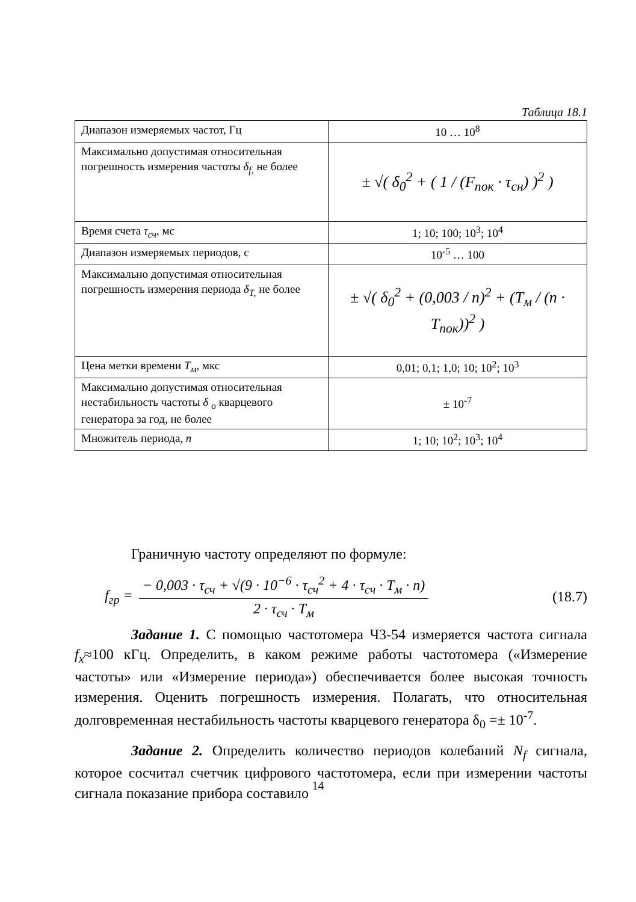Таблица 18.1
| Диапазон измеряемых частот, Гц | 10 … 10<sup>8</sup> |
| Максимально допустимая относительная погрешность измерения частоты δ<sub>f,</sub> не более | ± √( δ<sub>0</sub><sup>2</sup> + ( 1 / (F<sub>пок</sub> · τ<sub>сн</sub>) )<sup>2</sup> ) |
| Время счета τ<sub>сч</sub> , мс | 1; 10; 100; 10<sup>3</sup>; 10<sup>4</sup> |
| Диапазон измеряемых периодов, с | 10<sup>-5</sup> … 100 |
| Максимально допустимая относительная погрешность измерения периода δ<sub>T,</sub> не более | ± √( δ<sub>0</sub><sup>2</sup> + (0,003 / n)<sup>2</sup> + (T<sub>м</sub> / (n · T<sub>пок</sub>))<sup>2</sup> ) |
| Цена метки времени T<sub>м</sub> , мкс | 0,01; 0,1; 1,0; 10; 10<sup>2</sup>; 10<sup>3</sup> |
| Максимально допустимая относительная нестабильность частоты δ <sub>o</sub> кварцевого генератора за год, не более | ± 10<sup>-7</sup> |
| Множитель периода, n | 1; 10; 10<sup>2</sup>; 10<sup>3</sup>; 10<sup>4</sup> |
Граничную частоту определяют по формуле:
f<sub>гр</sub> =
− 0,003 · τ<sub>сч</sub> + √(9 · 10<sup>−6</sup> · τ<sub>сч</sub><sup>2</sup> + 4 · τ<sub>сч</sub> · T<sub>м</sub> · n)
2 · τ<sub>сч</sub> · T<sub>м</sub>
(18.7)
Задание 1. С помощью частотомера Ч3-54 измеряется частота сигнала f<sub>x</sub>≈100 кГц. Определить, в каком режиме работы частотомера («Измерение частоты» или «Измерение периода») обеспечивается более высокая точность измерения. Оценить погрешность измерения. Полагать, что относительная долговременная нестабильность частоты кварцевого генератора δ<sub>0</sub> =± 10<sup>-7</sup>.
Задание 2. Определить количество периодов колебаний N<sub>f</sub> сигнала, которое сосчитал счетчик цифрового частотомера, если при измерении частоты сигнала показание прибора составило
14